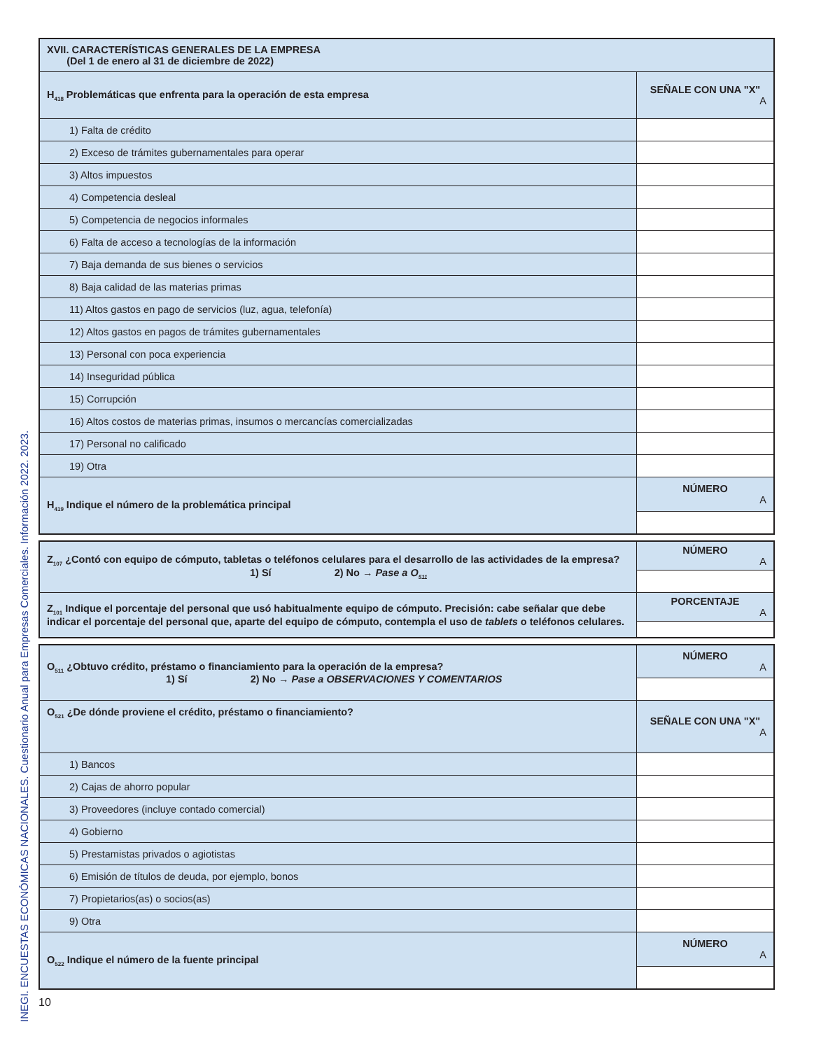INEGI. ENCUESTAS ECONÓMICAS NACIONALES. Cuestionario Anual para Empresas Comerciales. Información 2022. 2023.
| XVII. CARACTERÍSTICAS GENERALES DE LA EMPRESA (Del 1 de enero al 31 de diciembre de 2022) | |
| H<sub>418</sub> Problemáticas que enfrenta para la operación de esta empresa | SEÑALE CON UNA "X" A |
| 1) Falta de crédito | |
| 2) Exceso de trámites gubernamentales para operar | |
| 3) Altos impuestos | |
| 4) Competencia desleal | |
| 5) Competencia de negocios informales | |
| 6) Falta de acceso a tecnologías de la información | |
| 7) Baja demanda de sus bienes o servicios | |
| 8) Baja calidad de las materias primas | |
| 11) Altos gastos en pago de servicios (luz, agua, telefonía) | |
| 12) Altos gastos en pagos de trámites gubernamentales | |
| 13) Personal con poca experiencia | |
| 14) Inseguridad pública | |
| 15) Corrupción | |
| 16) Altos costos de materias primas, insumos o mercancías comercializadas | |
| 17) Personal no calificado | |
| 19) Otra | |
| H<sub>419</sub> Indique el número de la problemática principal | NÚMERO A |
| Z<sub>107</sub> ¿Contó con equipo de cómputo, tabletas o teléfonos celulares para el desarrollo de las actividades de la empresa? 1) Sí 2) No → Pase a O<sub>511</sub> | NÚMERO A |
| Z<sub>101</sub> Indique el porcentaje del personal que usó habitualmente equipo de cómputo. Precisión: cabe señalar que debe indicar el porcentaje del personal que, aparte del equipo de cómputo, contempla el uso de tablets o teléfonos celulares. | PORCENTAJE A |
| O<sub>511</sub> ¿Obtuvo crédito, préstamo o financiamiento para la operación de la empresa? 1) Sí 2) No → Pase a OBSERVACIONES Y COMENTARIOS | NÚMERO A |
| O<sub>521</sub> ¿De dónde proviene el crédito, préstamo o financiamiento? | SEÑALE CON UNA "X" A |
| 1) Bancos | |
| 2) Cajas de ahorro popular | |
| 3) Proveedores (incluye contado comercial) | |
| 4) Gobierno | |
| 5) Prestamistas privados o agiotistas | |
| 6) Emisión de títulos de deuda, por ejemplo, bonos | |
| 7) Propietarios(as) o socios(as) | |
| 9) Otra | |
| O<sub>522</sub> Indique el número de la fuente principal | NÚMERO A |
10